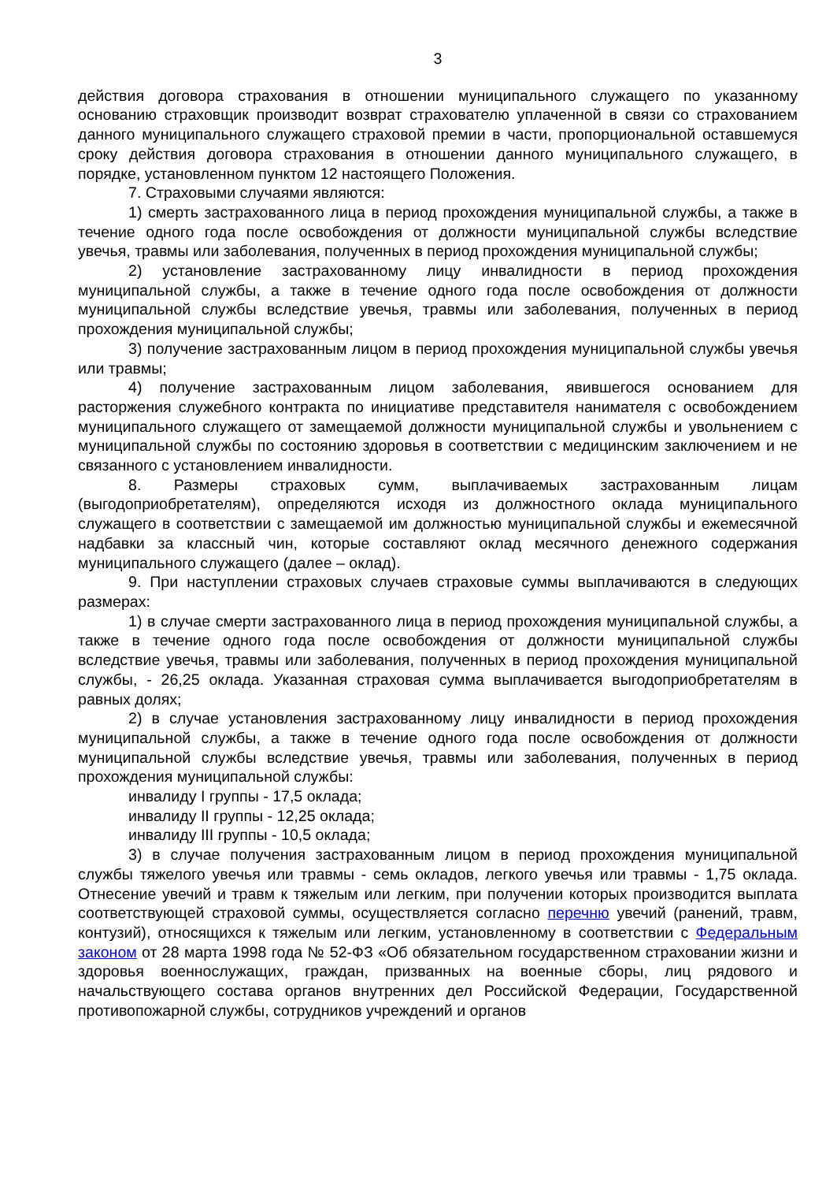3
действия договора страхования в отношении муниципального служащего по указанному основанию страховщик производит возврат страхователю уплаченной в связи со страхованием данного муниципального служащего страховой премии в части, пропорциональной оставшемуся сроку действия договора страхования в отношении данного муниципального служащего, в порядке, установленном пунктом 12 настоящего Положения.
7. Страховыми случаями являются:
1) смерть застрахованного лица в период прохождения муниципальной службы, а также в течение одного года после освобождения от должности муниципальной службы вследствие увечья, травмы или заболевания, полученных в период прохождения муниципальной службы;
2) установление застрахованному лицу инвалидности в период прохождения муниципальной службы, а также в течение одного года после освобождения от должности муниципальной службы вследствие увечья, травмы или заболевания, полученных в период прохождения муниципальной службы;
3) получение застрахованным лицом в период прохождения муниципальной службы увечья или травмы;
4) получение застрахованным лицом заболевания, явившегося основанием для расторжения служебного контракта по инициативе представителя нанимателя с освобождением муниципального служащего от замещаемой должности муниципальной службы и увольнением с муниципальной службы по состоянию здоровья в соответствии с медицинским заключением и не связанного с установлением инвалидности.
8. Размеры страховых сумм, выплачиваемых застрахованным лицам (выгодоприобретателям), определяются исходя из должностного оклада муниципального служащего в соответствии с замещаемой им должностью муниципальной службы и ежемесячной надбавки за классный чин, которые составляют оклад месячного денежного содержания муниципального служащего (далее – оклад).
9. При наступлении страховых случаев страховые суммы выплачиваются в следующих размерах:
1) в случае смерти застрахованного лица в период прохождения муниципальной службы, а также в течение одного года после освобождения от должности муниципальной службы вследствие увечья, травмы или заболевания, полученных в период прохождения муниципальной службы, - 26,25 оклада. Указанная страховая сумма выплачивается выгодоприобретателям в равных долях;
2) в случае установления застрахованному лицу инвалидности в период прохождения муниципальной службы, а также в течение одного года после освобождения от должности муниципальной службы вследствие увечья, травмы или заболевания, полученных в период прохождения муниципальной службы:
инвалиду I группы - 17,5 оклада;
инвалиду II группы - 12,25 оклада;
инвалиду III группы - 10,5 оклада;
3) в случае получения застрахованным лицом в период прохождения муниципальной службы тяжелого увечья или травмы - семь окладов, легкого увечья или травмы - 1,75 оклада. Отнесение увечий и травм к тяжелым или легким, при получении которых производится выплата соответствующей страховой суммы, осуществляется согласно перечню увечий (ранений, травм, контузий), относящихся к тяжелым или легким, установленному в соответствии с Федеральным законом от 28 марта 1998 года № 52-ФЗ «Об обязательном государственном страховании жизни и здоровья военнослужащих, граждан, призванных на военные сборы, лиц рядового и начальствующего состава органов внутренних дел Российской Федерации, Государственной противопожарной службы, сотрудников учреждений и органов